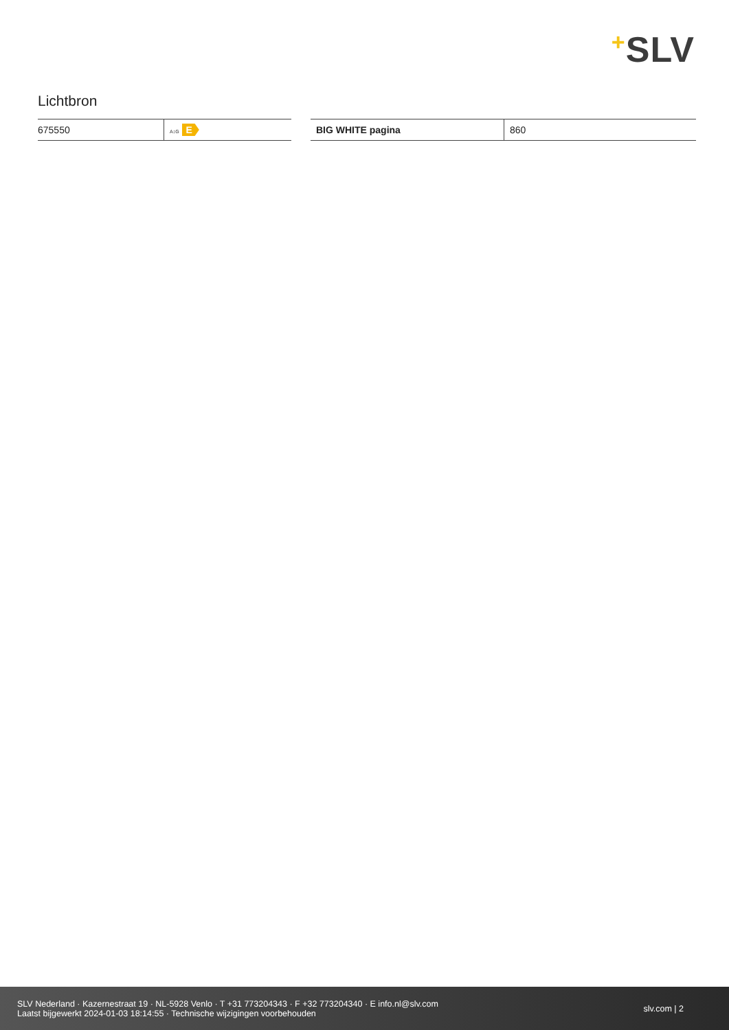+SLV
Lichtbron
| 675550 | A↕G E |
| BIG WHITE pagina | 860 |
SLV Nederland · Kazernestraat 19 · NL-5928 Venlo · T +31 773204343 · F +32 773204340 · E info.nl@slv.com
Laatst bijgewerkt 2024-01-03 18:14:55 · Technische wijzigingen voorbehouden
slv.com | 2